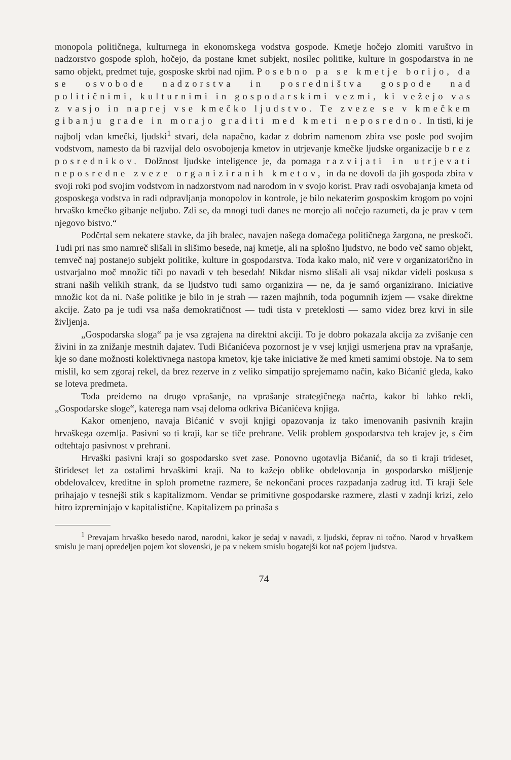monopola političnega, kulturnega in ekonomskega vodstva gospode. Kmetje hočejo zlomiti varuštvo in nadzorstvo gospode sploh, hočejo, da postane kmet subjekt, nosilec politike, kulture in gospodarstva in ne samo objekt, predmet tuje, gosposke skrbi nad njim. Posebno pa se kmetje borijo, da se osvobode nadzorstva in posredništva gospode nad političnimi, kulturnimi in gospodarskimi vezmi, ki vežejo vas z vasjo in naprej vse kmečko ljudstvo. Te zveze se v kmečkem gibanju grade in morajo graditi med kmeti neposredno. In tisti, ki je najbolj vdan kmečki, ljudski<sup>1</sup> stvari, dela napačno, kadar z dobrim namenom zbira vse posle pod svojim vodstvom, namesto da bi razvijal delo osvobojenja kmetov in utrjevanje kmečke ljudske organizacije brez posrednikov. Dolžnost ljudske inteligence je, da pomaga razvijati in utrjevati neposredne zveze organiziranih kmetov, in da ne dovoli da jih gospoda zbira v svoji roki pod svojim vodstvom in nadzorstvom nad narodom in v svojo korist. Prav radi osvobajanja kmeta od gosposkega vodstva in radi odpravljanja monopolov in kontrole, je bilo nekaterim gosposkim krogom po vojni hrvaško kmečko gibanje neljubo. Zdi se, da mnogi tudi danes ne morejo ali nočejo razumeti, da je prav v tem njegovo bistvo.“
Podčrtal sem nekatere stavke, da jih bralec, navajen našega domačega političnega žargona, ne preskoči. Tudi pri nas smo namreč slišali in slišimo besede, naj kmetje, ali na splošno ljudstvo, ne bodo več samo objekt, temveč naj postanejo subjekt politike, kulture in gospodarstva. Toda kako malo, nič vere v organizatorično in ustvarjalno moč množic tiči po navadi v teh besedah! Nikdar nismo slišali ali vsaj nikdar videli poskusa s strani naših velikih strank, da se ljudstvo tudi samo organizira — ne, da je samó organizirano. Iniciative množic kot da ni. Naše politike je bilo in je strah — razen majhnih, toda pogumnih izjem — vsake direktne akcije. Zato pa je tudi vsa naša demokratičnost — tudi tista v preteklosti — samo videz brez krvi in sile življenja.
„Gospodarska sloga“ pa je vsa zgrajena na direktni akciji. To je dobro pokazala akcija za zvišanje cen živini in za znižanje mestnih dajatev. Tudi Bićanićeva pozornost je v vsej knjigi usmerjena prav na vprašanje, kje so dane možnosti kolektivnega nastopa kmetov, kje take iniciative že med kmeti samimi obstoje. Na to sem mislil, ko sem zgoraj rekel, da brez rezerve in z veliko simpatijo sprejemamo način, kako Bićanić gleda, kako se loteva predmeta.
Toda preidemo na drugo vprašanje, na vprašanje strategičnega načrta, kakor bi lahko rekli, „Gospodarske sloge“, katerega nam vsaj deloma odkriva Bićanićeva knjiga.
Kakor omenjeno, navaja Bićanić v svoji knjigi opazovanja iz tako imenovanih pasivnih krajin hrvaškega ozemlja. Pasivni so ti kraji, kar se tiče prehrane. Velik problem gospodarstva teh krajev je, s čim odtehtajo pasivnost v prehrani.
Hrvaški pasivni kraji so gospodarsko svet zase. Ponovno ugotavlja Bićanić, da so ti kraji trideset, štirideset let za ostalimi hrvaškimi kraji. Na to kažejo oblike obdelovanja in gospodarsko mišljenje obdelovalcev, kreditne in sploh prometne razmere, še nekončani proces razpadanja zadrug itd. Ti kraji šele prihajajo v tesnejši stik s kapitalizmom. Vendar se primitivne gospodarske razmere, zlasti v zadnji krizi, zelo hitro izpreminjajo v kapitalistične. Kapitalizem pa prinaša s
<sup>1</sup> Prevajam hrvaško besedo narod, narodni, kakor je sedaj v navadi, z ljudski, čeprav ni točno. Narod v hrvaškem smislu je manj opredeljen pojem kot slovenski, je pa v nekem smislu bogatejši kot naš pojem ljudstva.
74